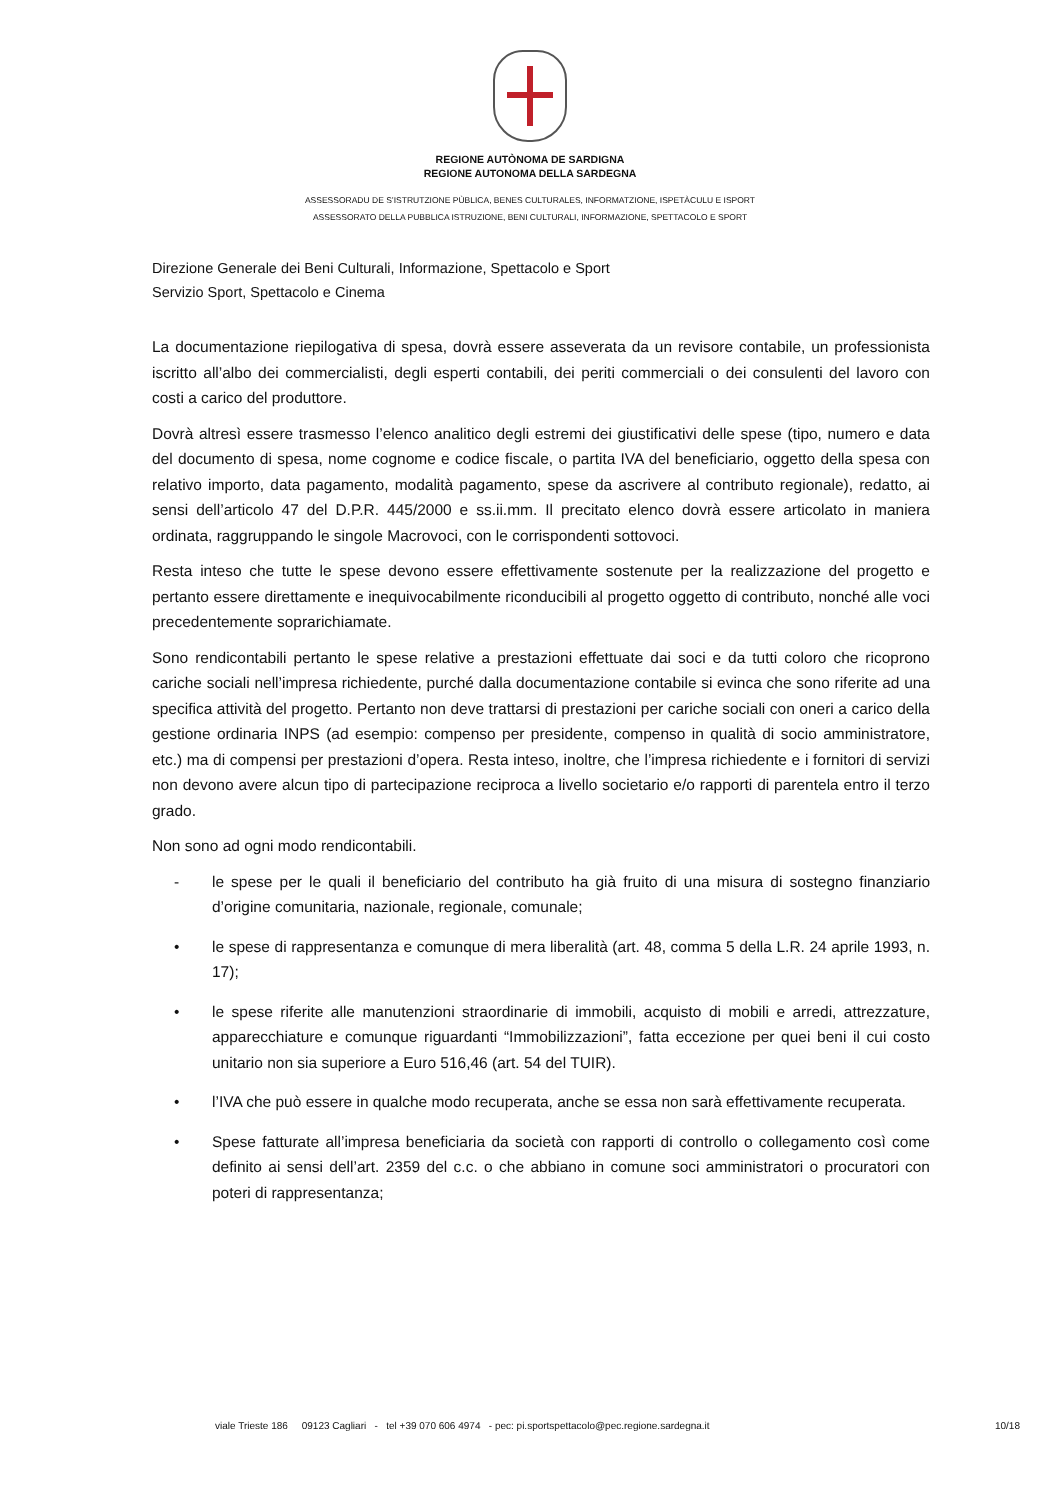REGIONE AUTÒNOMA DE SARDIGNA
REGIONE AUTONOMA DELLA SARDEGNA
ASSESSORADU DE S’ISTRUTZIONE PÙBLICA, BENES CULTURALES, INFORMATZIONE, ISPETÀCULU E ISPORT
ASSESSORATO DELLA PUBBLICA ISTRUZIONE, BENI CULTURALI, INFORMAZIONE, SPETTACOLO E SPORT
Direzione Generale dei Beni Culturali, Informazione, Spettacolo e Sport
Servizio Sport, Spettacolo e Cinema
La documentazione riepilogativa di spesa, dovrà essere asseverata da un revisore contabile, un professionista iscritto all’albo dei commercialisti, degli esperti contabili, dei periti commerciali o dei consulenti del lavoro con costi a carico del produttore.
Dovrà altresì essere trasmesso l’elenco analitico degli estremi dei giustificativi delle spese (tipo, numero e data del documento di spesa, nome cognome e codice fiscale, o partita IVA del beneficiario, oggetto della spesa con relativo importo, data pagamento, modalità pagamento, spese da ascrivere al contributo regionale), redatto, ai sensi dell’articolo 47 del D.P.R. 445/2000 e ss.ii.mm. Il precitato elenco dovrà essere articolato in maniera ordinata, raggruppando le singole Macrovoci, con le corrispondenti sottovoci.
Resta inteso che tutte le spese devono essere effettivamente sostenute per la realizzazione del progetto e pertanto essere direttamente e inequivocabilmente riconducibili al progetto oggetto di contributo, nonché alle voci precedentemente soprarichiamate.
Sono rendicontabili pertanto le spese relative a prestazioni effettuate dai soci e da tutti coloro che ricoprono cariche sociali nell’impresa richiedente, purché dalla documentazione contabile si evinca che sono riferite ad una specifica attività del progetto. Pertanto non deve trattarsi di prestazioni per cariche sociali con oneri a carico della gestione ordinaria INPS (ad esempio: compenso per presidente, compenso in qualità di socio amministratore, etc.) ma di compensi per prestazioni d’opera. Resta inteso, inoltre, che l’impresa richiedente e i fornitori di servizi non devono avere alcun tipo di partecipazione reciproca a livello societario e/o rapporti di parentela entro il terzo grado.
Non sono ad ogni modo rendicontabili.
- le spese per le quali il beneficiario del contributo ha già fruito di una misura di sostegno finanziario d’origine comunitaria, nazionale, regionale, comunale;
• le spese di rappresentanza e comunque di mera liberalità (art. 48, comma 5 della L.R. 24 aprile 1993, n. 17);
• le spese riferite alle manutenzioni straordinarie di immobili, acquisto di mobili e arredi, attrezzature, apparecchiature e comunque riguardanti “Immobilizzazioni”, fatta eccezione per quei beni il cui costo unitario non sia superiore a Euro 516,46 (art. 54 del TUIR).
• l’IVA che può essere in qualche modo recuperata, anche se essa non sarà effettivamente recuperata.
• Spese fatturate all’impresa beneficiaria da società con rapporti di controllo o collegamento così come definito ai sensi dell’art. 2359 del c.c. o che abbiano in comune soci amministratori o procuratori con poteri di rappresentanza;
viale Trieste 186 09123 Cagliari - tel +39 070 606 4974 - pec: pi.sportspettacolo@pec.regione.sardegna.it 10/18